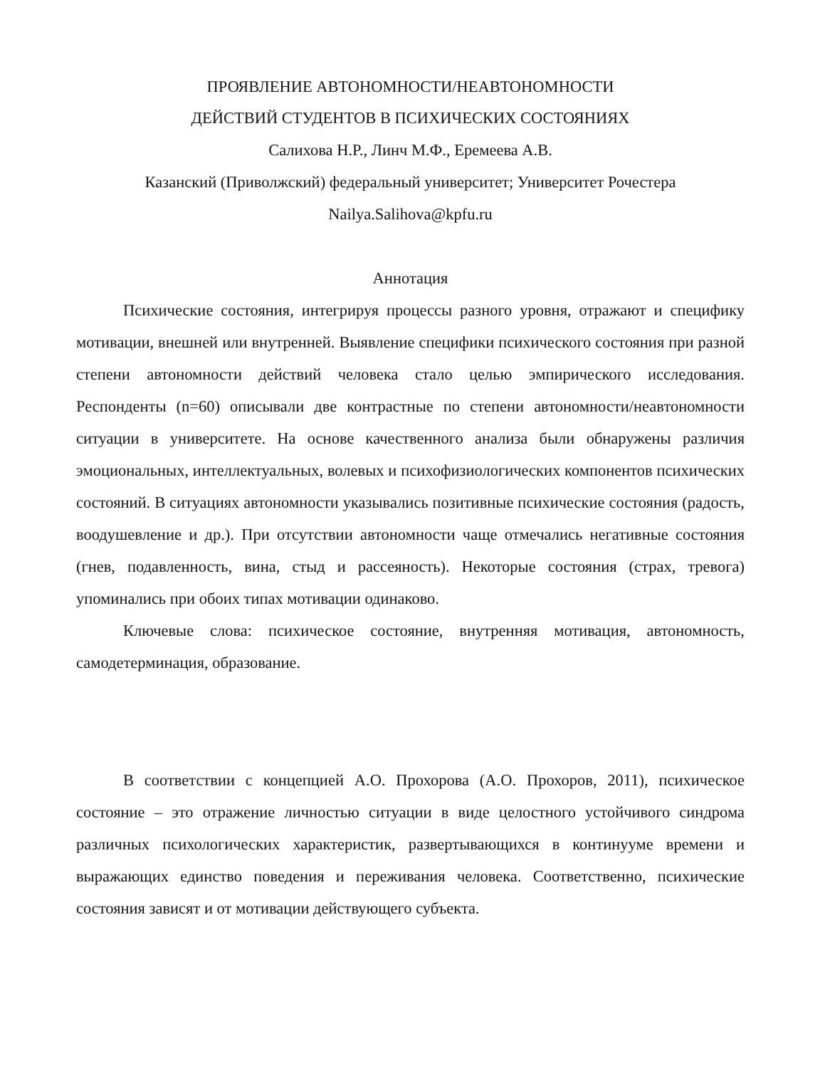ПРОЯВЛЕНИЕ АВТОНОМНОСТИ/НЕАВТОНОМНОСТИ
ДЕЙСТВИЙ СТУДЕНТОВ В ПСИХИЧЕСКИХ СОСТОЯНИЯХ
Салихова Н.Р., Линч М.Ф., Еремеева А.В.
Казанский (Приволжский) федеральный университет; Университет Рочестера
Nailya.Salihova@kpfu.ru
Аннотация
Психические состояния, интегрируя процессы разного уровня, отражают и специфику мотивации, внешней или внутренней. Выявление специфики психического состояния при разной степени автономности действий человека стало целью эмпирического исследования. Респонденты (n=60) описывали две контрастные по степени автономности/неавтономности ситуации в университете. На основе качественного анализа были обнаружены различия эмоциональных, интеллектуальных, волевых и психофизиологических компонентов психических состояний. В ситуациях автономности указывались позитивные психические состояния (радость, воодушевление и др.). При отсутствии автономности чаще отмечались негативные состояния (гнев, подавленность, вина, стыд и рассеяность). Некоторые состояния (страх, тревога) упоминались при обоих типах мотивации одинаково.
Ключевые слова: психическое состояние, внутренняя мотивация, автономность, самодетерминация, образование.
В соответствии с концепцией А.О. Прохорова (А.О. Прохоров, 2011), психическое состояние – это отражение личностью ситуации в виде целостного устойчивого синдрома различных психологических характеристик, развертывающихся в континууме времени и выражающих единство поведения и переживания человека. Соответственно, психические состояния зависят и от мотивации действующего субъекта.